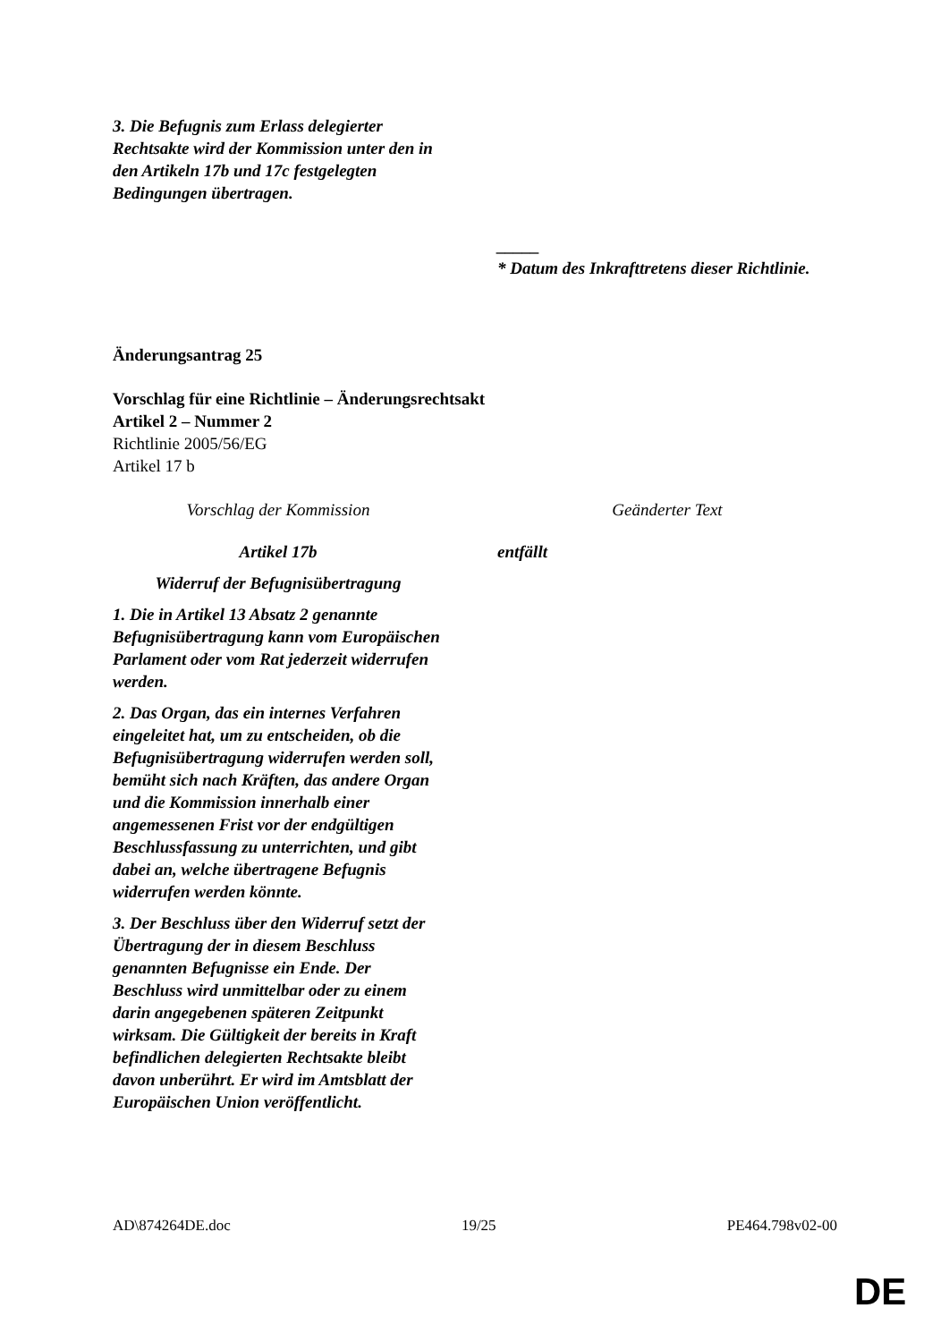| 3. Die Befugnis zum Erlass delegierter Rechtsakte wird der Kommission unter den in den Artikeln 17b und 17c festgelegten Bedingungen übertragen. | |
| | _____ * Datum des Inkrafttretens dieser Richtlinie. |
Änderungsantrag 25
Vorschlag für eine Richtlinie – Änderungsrechtsakt
Artikel 2 – Nummer 2
Richtlinie 2005/56/EG
Artikel 17 b
| Vorschlag der Kommission | Geänderter Text |
| Artikel 17b | entfällt |
| Widerruf der Befugnisübertragung | |
| 1. Die in Artikel 13 Absatz 2 genannte Befugnisübertragung kann vom Europäischen Parlament oder vom Rat jederzeit widerrufen werden. | |
| 2. Das Organ, das ein internes Verfahren eingeleitet hat, um zu entscheiden, ob die Befugnisübertragung widerrufen werden soll, bemüht sich nach Kräften, das andere Organ und die Kommission innerhalb einer angemessenen Frist vor der endgültigen Beschlussfassung zu unterrichten, und gibt dabei an, welche übertragene Befugnis widerrufen werden könnte. | |
| 3. Der Beschluss über den Widerruf setzt der Übertragung der in diesem Beschluss genannten Befugnisse ein Ende. Der Beschluss wird unmittelbar oder zu einem darin angegebenen späteren Zeitpunkt wirksam. Die Gültigkeit der bereits in Kraft befindlichen delegierten Rechtsakte bleibt davon unberührt. Er wird im Amtsblatt der Europäischen Union veröffentlicht. | |
AD\874264DE.doc 19/25 PE464.798v02-00
DE